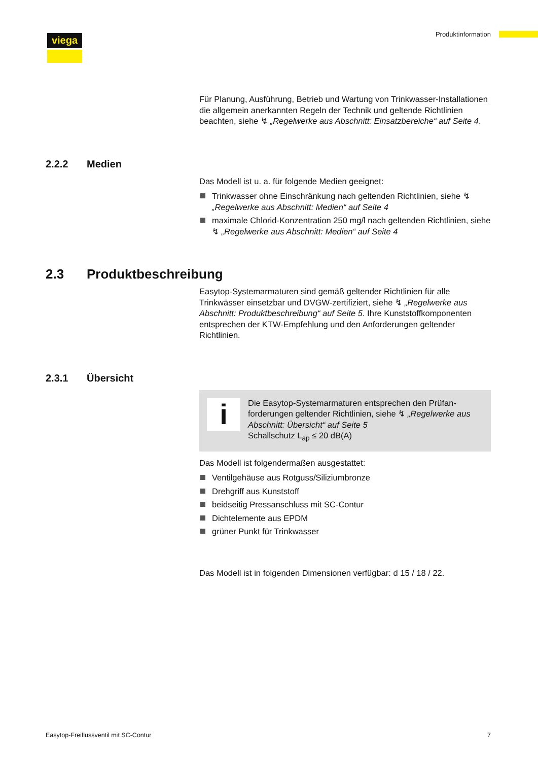viega Produktinformation
Für Planung, Ausführung, Betrieb und Wartung von Trinkwasser-Instal­lationen die allgemein anerkannten Regeln der Technik und geltende Richtlinien beachten, siehe ↯ „Regelwerke aus Abschnitt: Einsatzbe­reiche“ auf Seite 4.
2.2.2 Medien
Das Modell ist u. a. für folgende Medien geeignet:
Trinkwasser ohne Einschränkung nach geltenden Richtlinien, siehe ↯ „Regelwerke aus Abschnitt: Medien“ auf Seite 4
maximale Chlorid-Konzentration 250 mg/l nach geltenden Richtli­nien, siehe ↯ „Regelwerke aus Abschnitt: Medien“ auf Seite 4
2.3 Produktbeschreibung
Easytop-Systemarmaturen sind gemäß geltender Richtlinien für alle Trinkwässer einsetzbar und DVGW-zertifiziert, siehe ↯ „Regelwerke aus Abschnitt: Produktbeschreibung“ auf Seite 5. Ihre Kunststoffkompo­nenten entsprechen der KTW-Empfehlung und den Anforderungen geltender Richtlinien.
2.3.1 Übersicht
i
Die Easytop-Systemarmaturen entsprechen den Prüfan­forderungen geltender Richtlinien, siehe ↯ „Regelwerke aus Abschnitt: Übersicht“ auf Seite 5
Schallschutz L<sub>ap</sub> ≤ 20 dB(A)
Das Modell ist folgendermaßen ausgestattet:
Ventilgehäuse aus Rotguss/Siliziumbronze
Drehgriff aus Kunststoff
beidseitig Pressanschluss mit SC-Contur
Dichtelemente aus EPDM
grüner Punkt für Trinkwasser
Das Modell ist in folgenden Dimensionen verfügbar: d 15 / 18 / 22.
Easytop-Freiflussventil mit SC-Contur 7